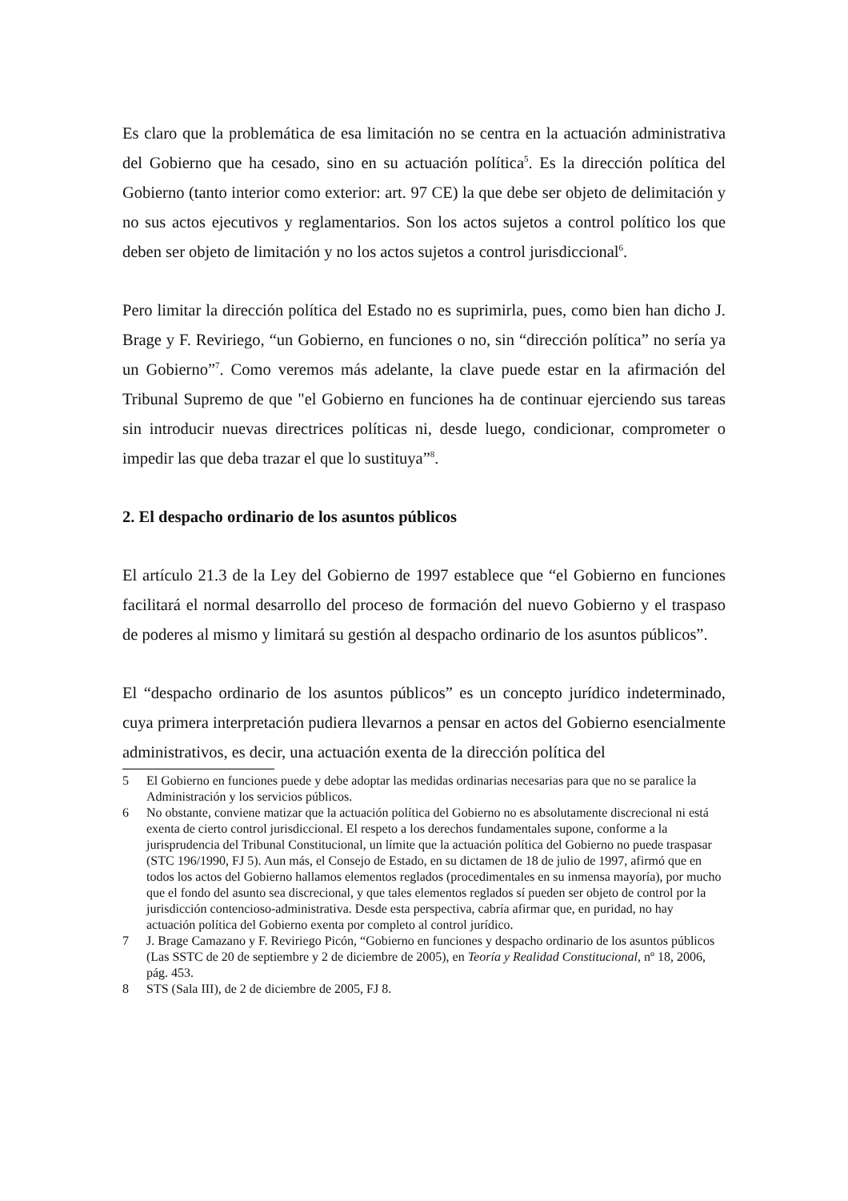Es claro que la problemática de esa limitación no se centra en la actuación administrativa del Gobierno que ha cesado, sino en su actuación política<sup>5</sup>. Es la dirección política del Gobierno (tanto interior como exterior: art. 97 CE) la que debe ser objeto de delimitación y no sus actos ejecutivos y reglamentarios. Son los actos sujetos a control político los que deben ser objeto de limitación y no los actos sujetos a control jurisdiccional<sup>6</sup>.
Pero limitar la dirección política del Estado no es suprimirla, pues, como bien han dicho J. Brage y F. Reviriego, “un Gobierno, en funciones o no, sin “dirección política” no sería ya un Gobierno”<sup>7</sup>. Como veremos más adelante, la clave puede estar en la afirmación del Tribunal Supremo de que "el Gobierno en funciones ha de continuar ejerciendo sus tareas sin introducir nuevas directrices políticas ni, desde luego, condicionar, comprometer o impedir las que deba trazar el que lo sustituya”<sup>8</sup>.
2. El despacho ordinario de los asuntos públicos
El artículo 21.3 de la Ley del Gobierno de 1997 establece que “el Gobierno en funciones facilitará el normal desarrollo del proceso de formación del nuevo Gobierno y el traspaso de poderes al mismo y limitará su gestión al despacho ordinario de los asuntos públicos”.
El “despacho ordinario de los asuntos públicos” es un concepto jurídico indeterminado, cuya primera interpretación pudiera llevarnos a pensar en actos del Gobierno esencialmente administrativos, es decir, una actuación exenta de la dirección política del
5 El Gobierno en funciones puede y debe adoptar las medidas ordinarias necesarias para que no se paralice la Administración y los servicios públicos.
6 No obstante, conviene matizar que la actuación política del Gobierno no es absolutamente discrecional ni está exenta de cierto control jurisdiccional. El respeto a los derechos fundamentales supone, conforme a la jurisprudencia del Tribunal Constitucional, un límite que la actuación política del Gobierno no puede traspasar (STC 196/1990, FJ 5). Aun más, el Consejo de Estado, en su dictamen de 18 de julio de 1997, afirmó que en todos los actos del Gobierno hallamos elementos reglados (procedimentales en su inmensa mayoría), por mucho que el fondo del asunto sea discrecional, y que tales elementos reglados sí pueden ser objeto de control por la jurisdicción contencioso-administrativa. Desde esta perspectiva, cabría afirmar que, en puridad, no hay actuación política del Gobierno exenta por completo al control jurídico.
7 J. Brage Camazano y F. Reviriego Picón, “Gobierno en funciones y despacho ordinario de los asuntos públicos (Las SSTC de 20 de septiembre y 2 de diciembre de 2005), en Teoría y Realidad Constitucional, nº 18, 2006, pág. 453.
8 STS (Sala III), de 2 de diciembre de 2005, FJ 8.